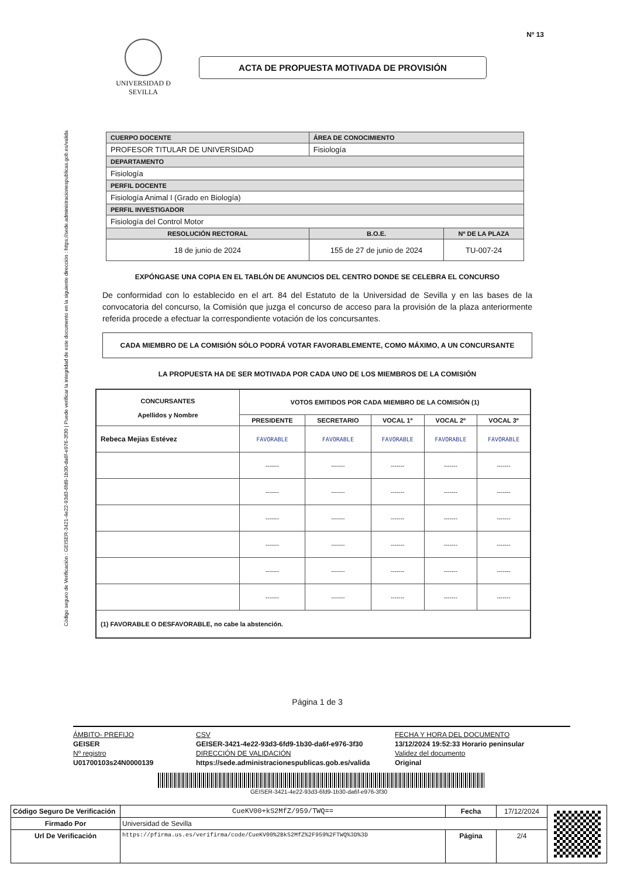Código seguro de Verificación : GEISER-3421-4e22-93d3-6fd9-1b30-da6f-e976-3f30 | Puede verificar la integridad de este documento en la siguiente dirección : https://sede.administracionespublicas.gob.es/valida
Nº 13
UNIVERSIDAD Ð SEVILLA
ACTA DE PROPUESTA MOTIVADA DE PROVISIÓN
| CUERPO DOCENTE | ÁREA DE CONOCIMIENTO | |
| PROFESOR TITULAR DE UNIVERSIDAD | Fisiología | |
| DEPARTAMENTO | | |
| Fisiología | | |
| PERFIL DOCENTE | | |
| Fisiología Animal I (Grado en Biología) | | |
| PERFIL INVESTIGADOR | | |
| Fisiología del Control Motor | | |
| RESOLUCIÓN RECTORAL | B.O.E. | Nº DE LA PLAZA |
| 18 de junio de 2024 | 155 de 27 de junio de 2024 | TU-007-24 |
EXPÓNGASE UNA COPIA EN EL TABLÓN DE ANUNCIOS DEL CENTRO DONDE SE CELEBRA EL CONCURSO
De conformidad con lo establecido en el art. 84 del Estatuto de la Universidad de Sevilla y en las bases de la convocatoria del concurso, la Comisión que juzga el concurso de acceso para la provisión de la plaza anteriormente referida procede a efectuar la correspondiente votación de los concursantes.
CADA MIEMBRO DE LA COMISIÓN SÓLO PODRÁ VOTAR FAVORABLEMENTE, COMO MÁXIMO, A UN CONCURSANTE
LA PROPUESTA HA DE SER MOTIVADA POR CADA UNO DE LOS MIEMBROS DE LA COMISIÓN
| CONCURSANTES Apellidos y Nombre | VOTOS EMITIDOS POR CADA MIEMBRO DE LA COMISIÓN (1) | | | | |
| --- | --- | --- | --- | --- | --- |
| | PRESIDENTE | SECRETARIO | VOCAL 1º | VOCAL 2º | VOCAL 3º |
| Rebeca Mejías Estévez | FAVORABLE | FAVORABLE | FAVORABLE | FAVORABLE | FAVORABLE |
| | ------- | ------- | ------- | ------- | ------- |
| | ------- | ------- | ------- | ------- | ------- |
| | ------- | ------- | ------- | ------- | ------- |
| | ------- | ------- | ------- | ------- | ------- |
| | ------- | ------- | ------- | ------- | ------- |
| | ------- | ------- | ------- | ------- | ------- |
| (1) FAVORABLE O DESFAVORABLE, no cabe la abstención. | | | | | |
Página 1 de 3
ÁMBITO- PREFIJO
CSV
FECHA Y HORA DEL DOCUMENTO
GEISER
GEISER-3421-4e22-93d3-6fd9-1b30-da6f-e976-3f30
13/12/2024 19:52:33 Horario peninsular
Nº registro
DIRECCIÓN DE VALIDACIÓN
Validez del documento
U01700103s24N0000139
https://sede.administracionespublicas.gob.es/valida
Original
GEISER-3421-4e22-93d3-6fd9-1b30-da6f-e976-3f30
| Código Seguro De Verificación | CueKV00+kS2MfZ/959/TWQ== | Fecha | 17/12/2024 | |
| Firmado Por | Universidad de Sevilla | | | |
| Url De Verificación | https://pfirma.us.es/verifirma/code/CueKV00%2BkS2MfZ%2F959%2FTWQ%3D%3D | Página | 2/4 | |